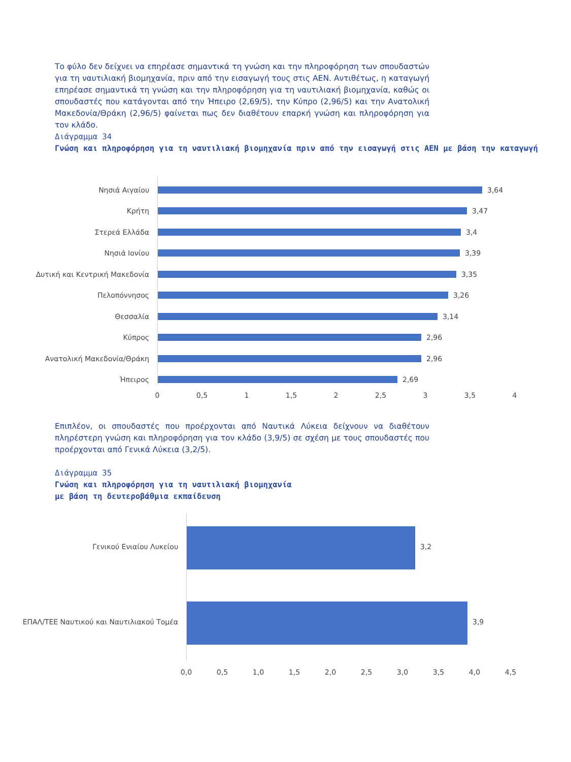Το φύλο δεν δείχνει να επηρέασε σημαντικά τη γνώση και την πληροφόρηση των σπουδαστών για τη ναυτιλιακή βιομηχανία, πριν από την εισαγωγή τους στις ΑΕΝ. Αντιθέτως, η καταγωγή επηρέασε σημαντικά τη γνώση και την πληροφόρηση για τη ναυτιλιακή βιομηχανία, καθώς οι σπουδαστές που κατάγονται από την Ήπειρο (2,69/5), την Κύπρο (2,96/5) και την Ανατολική Μακεδονία/Θράκη (2,96/5) φαίνεται πως δεν διαθέτουν επαρκή γνώση και πληροφόρηση για τον κλάδο.
Διάγραμμα 34
Γνώση και πληροφόρηση για τη ναυτιλιακή βιομηχανία πριν από την εισαγωγή στις ΑΕΝ με βάση την καταγωγή
Νησιά Αιγαίου 3,64
Κρήτη 3,47
Στερεά Ελλάδα 3,4
Νησιά Ιονίου 3,39
Δυτική και Κεντρική Μακεδονία 3,35
Πελοπόννησος 3,26
Θεσσαλία 3,14
Κύπρος 2,96
Ανατολική Μακεδονία/Θράκη 2,96
Ήπειρος 2,69
0 0,5 1 1,5 2 2,5 3 3,5 4
Επιπλέον, οι σπουδαστές που προέρχονται από Ναυτικά Λύκεια δείχνουν να διαθέτουν πληρέστερη γνώση και πληροφόρηση για τον κλάδο (3,9/5) σε σχέση με τους σπουδαστές που προέρχονται από Γενικά Λύκεια (3,2/5).
Διάγραμμα 35
Γνώση και πληροφόρηση για τη ναυτιλιακή βιομηχανία
με βάση τη δευτεροβάθμια εκπαίδευση
Γενικού Ενιαίου Λυκείου 3,2
ΕΠΑΛ/ΤΕΕ Ναυτικού και Ναυτιλιακού Τομέα 3,9
0,0 0,5 1,0 1,5 2,0 2,5 3,0 3,5 4,0 4,5